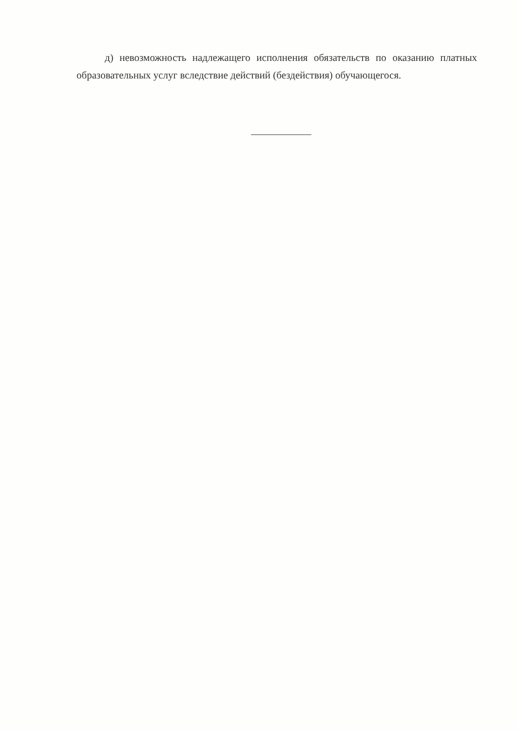д) невозможность надлежащего исполнения обязательств по оказанию платных образовательных услуг вследствие действий (бездействия) обучающегося.